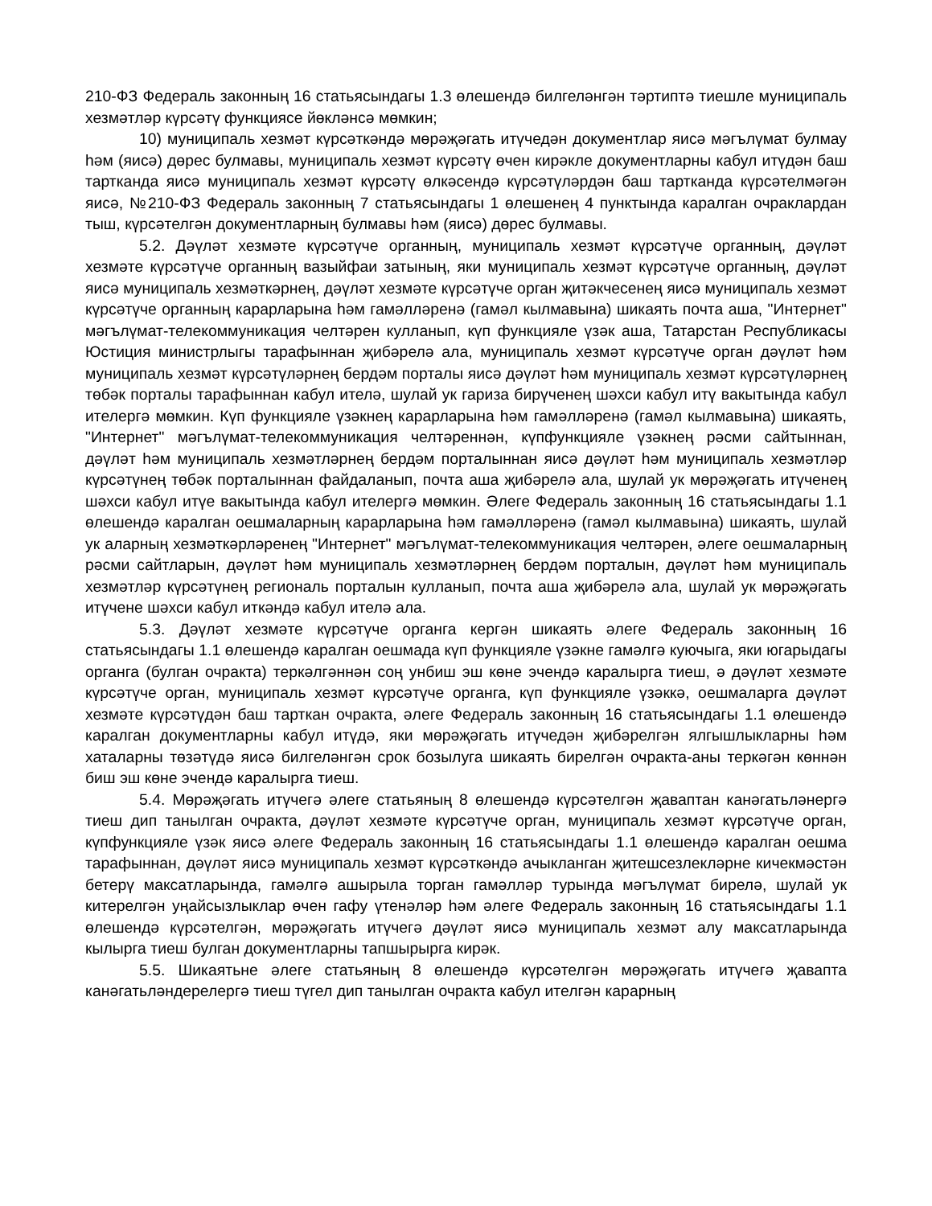210-ФЗ Федераль законның 16 статьясындагы 1.3 өлешендә билгеләнгән тәртиптә тиешле муниципаль хезмәтләр күрсәтү функциясе йөкләнсә мөмкин;
10) муниципаль хезмәт күрсәткәндә мөрәҗәгать итүчедән документлар яисә мәгълүмат булмау һәм (яисә) дөрес булмавы, муниципаль хезмәт күрсәтү өчен кирәкле документларны кабул итүдән баш тартканда яисә муниципаль хезмәт күрсәтү өлкәсендә күрсәтүләрдән баш тартканда күрсәтелмәгән яисә, №210-ФЗ Федераль законның 7 статьясындагы 1 өлешенең 4 пунктында каралган очраклардан тыш, күрсәтелгән документларның булмавы һәм (яисә) дөрес булмавы.
5.2. Дәүләт хезмәте күрсәтүче органның, муниципаль хезмәт күрсәтүче органның, дәүләт хезмәте күрсәтүче органның вазыйфаи затының, яки муниципаль хезмәт күрсәтүче органның, дәүләт яисә муниципаль хезмәткәрнең, дәүләт хезмәте күрсәтүче орган җитәкчесенең яисә муниципаль хезмәт күрсәтүче органның карарларына һәм гамәлләренә (гамәл кылмавына) шикаять почта аша, "Интернет" мәгълүмат-телекоммуникация челтәрен кулланып, күп функцияле үзәк аша, Татарстан Республикасы Юстиция министрлыгы тарафыннан җибәрелә ала, муниципаль хезмәт күрсәтүче орган дәүләт һәм муниципаль хезмәт күрсәтүләрнең бердәм порталы яисә дәүләт һәм муниципаль хезмәт күрсәтүләрнең төбәк порталы тарафыннан кабул ителә, шулай ук гариза бирүченең шәхси кабул итү вакытында кабул ителергә мөмкин. Күп функцияле үзәкнең карарларына һәм гамәлләренә (гамәл кылмавына) шикаять, "Интернет" мәгълүмат-телекоммуникация челтәреннән, күпфункцияле үзәкнең рәсми сайтыннан, дәүләт һәм муниципаль хезмәтләрнең бердәм порталыннан яисә дәүләт һәм муниципаль хезмәтләр күрсәтүнең төбәк порталыннан файдаланып, почта аша җибәрелә ала, шулай ук мөрәҗәгать итүченең шәхси кабул итүе вакытында кабул ителергә мөмкин. Әлеге Федераль законның 16 статьясындагы 1.1 өлешендә каралган оешмаларның карарларына һәм гамәлләренә (гамәл кылмавына) шикаять, шулай ук аларның хезмәткәрләренең "Интернет" мәгълүмат-телекоммуникация челтәрен, әлеге оешмаларның рәсми сайтларын, дәүләт һәм муниципаль хезмәтләрнең бердәм порталын, дәүләт һәм муниципаль хезмәтләр күрсәтүнең региональ порталын кулланып, почта аша җибәрелә ала, шулай ук мөрәҗәгать итүчене шәхси кабул иткәндә кабул ителә ала.
5.3. Дәүләт хезмәте күрсәтүче органга кергән шикаять әлеге Федераль законның 16 статьясындагы 1.1 өлешендә каралган оешмада күп функцияле үзәкне гамәлгә куючыга, яки югарыдагы органга (булган очракта) теркәлгәннән соң унбиш эш көне эчендә каралырга тиеш, ә дәүләт хезмәте күрсәтүче орган, муниципаль хезмәт күрсәтүче органга, күп функцияле үзәккә, оешмаларга дәүләт хезмәте күрсәтүдән баш тарткан очракта, әлеге Федераль законның 16 статьясындагы 1.1 өлешендә каралган документларны кабул итүдә, яки мөрәҗәгать итүчедән җибәрелгән ялгышлыкларны һәм хаталарны төзәтүдә яисә билгеләнгән срок бозылуга шикаять бирелгән очракта-аны теркәгән көннән биш эш көне эчендә каралырга тиеш.
5.4. Мөрәҗәгать итүчегә әлеге статьяның 8 өлешендә күрсәтелгән җаваптан канәгатьләнергә тиеш дип танылган очракта, дәүләт хезмәте күрсәтүче орган, муниципаль хезмәт күрсәтүче орган, күпфункцияле үзәк яисә әлеге Федераль законның 16 статьясындагы 1.1 өлешендә каралган оешма тарафыннан, дәүләт яисә муниципаль хезмәт күрсәткәндә ачыкланган җитешсезлекләрне кичекмәстән бетерү максатларында, гамәлгә ашырыла торган гамәлләр турында мәгълүмат бирелә, шулай ук китерелгән уңайсызлыклар өчен гафу үтенәләр һәм әлеге Федераль законның 16 статьясындагы 1.1 өлешендә күрсәтелгән, мөрәҗәгать итүчегә дәүләт яисә муниципаль хезмәт алу максатларында кылырга тиеш булган документларны тапшырырга кирәк.
5.5. Шикаятьне әлеге статьяның 8 өлешендә күрсәтелгән мөрәҗәгать итүчегә җавапта канәгатьләндерелергә тиеш түгел дип танылган очракта кабул ителгән карарның